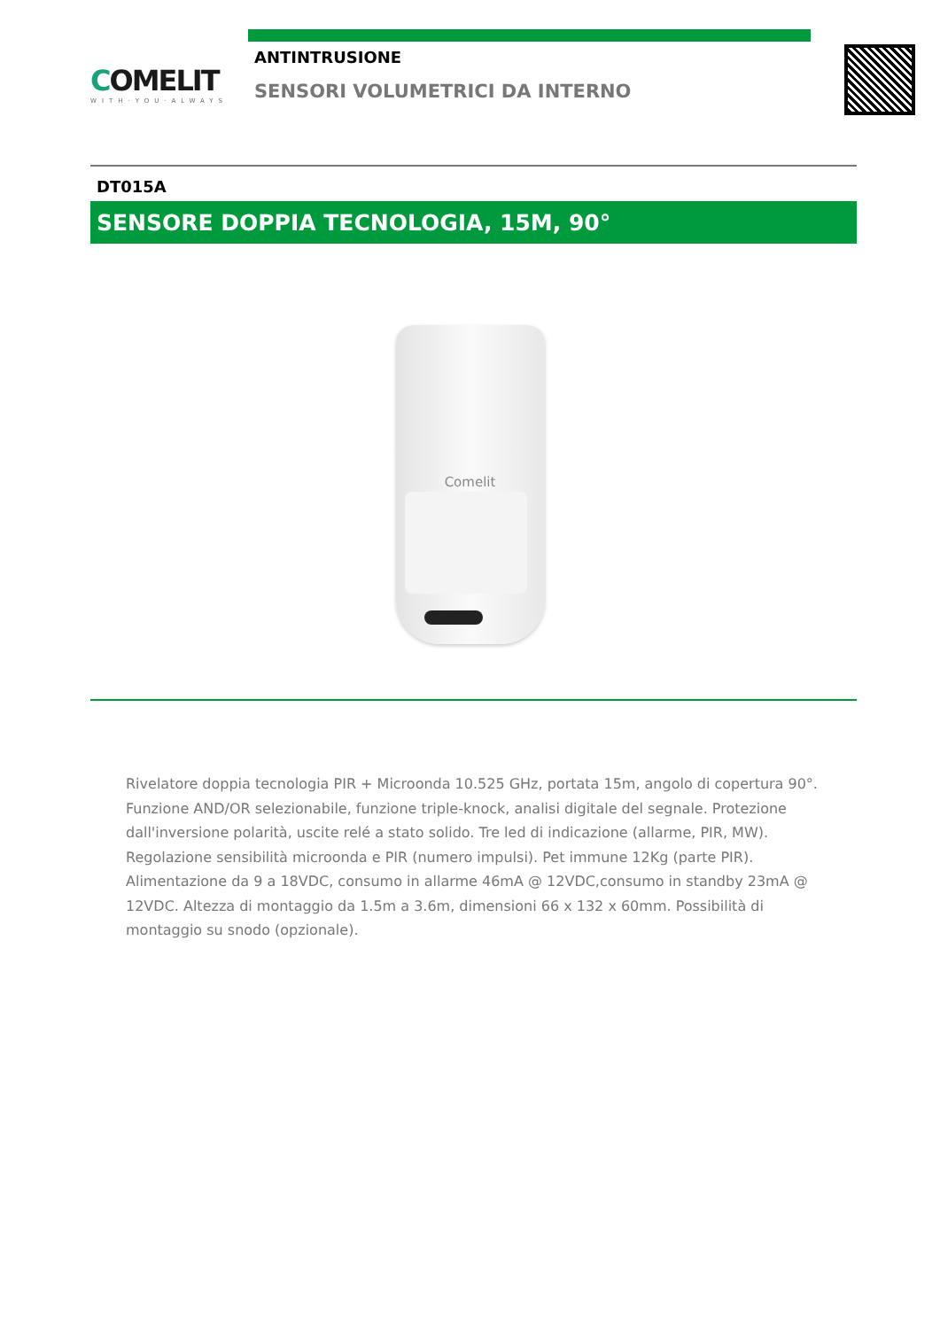COMELIT
WITH·YOU·ALWAYS
ANTINTRUSIONE
SENSORI VOLUMETRICI DA INTERNO
DT015A
SENSORE DOPPIA TECNOLOGIA, 15M, 90°
Comelit
Rivelatore doppia tecnologia PIR + Microonda 10.525 GHz, portata 15m, angolo di copertura 90°. Funzione AND/OR selezionabile, funzione triple-knock, analisi digitale del segnale. Protezione dall'inversione polarità, uscite relé a stato solido. Tre led di indicazione (allarme, PIR, MW). Regolazione sensibilità microonda e PIR (numero impulsi). Pet immune 12Kg (parte PIR). Alimentazione da 9 a 18VDC, consumo in allarme 46mA @ 12VDC,consumo in standby 23mA @ 12VDC. Altezza di montaggio da 1.5m a 3.6m, dimensioni 66 x 132 x 60mm. Possibilità di montaggio su snodo (opzionale).